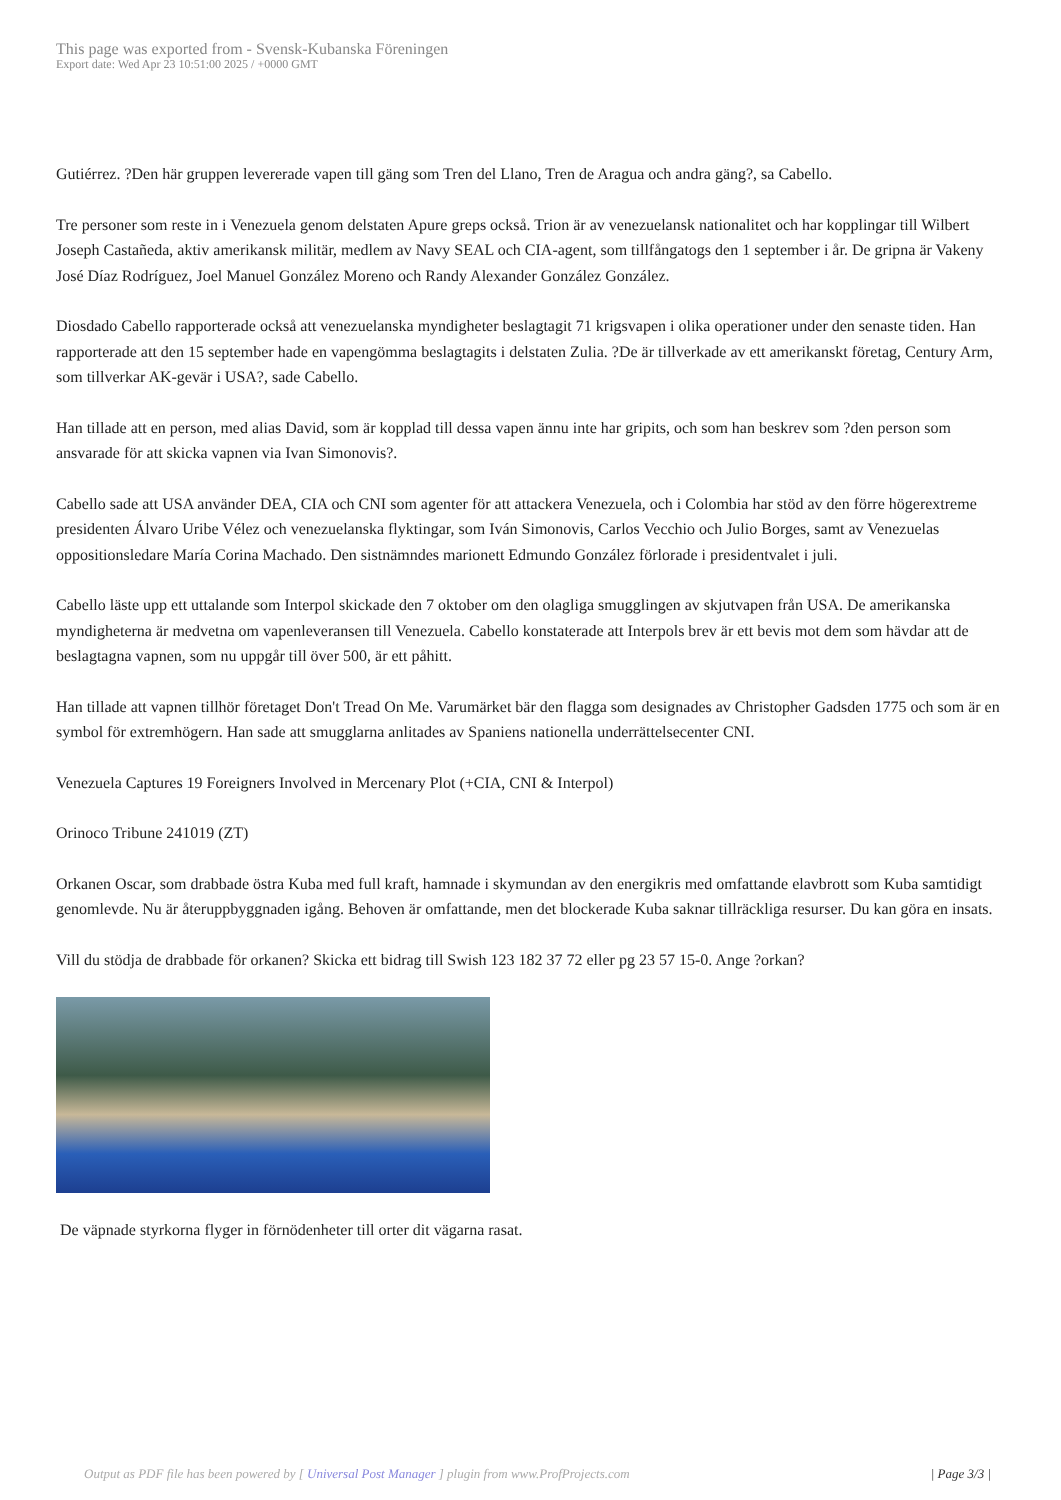This page was exported from - Svensk-Kubanska Föreningen
Export date: Wed Apr 23 10:51:00 2025 / +0000 GMT
Gutiérrez. ?Den här gruppen levererade vapen till gäng som Tren del Llano, Tren de Aragua och andra gäng?, sa Cabello.
Tre personer som reste in i Venezuela genom delstaten Apure greps också. Trion är av venezuelansk nationalitet och har kopplingar till Wilbert Joseph Castañeda, aktiv amerikansk militär, medlem av Navy SEAL och CIA-agent, som tillfångatogs den 1 september i år. De gripna är Vakeny José Díaz Rodríguez, Joel Manuel González Moreno och Randy Alexander González González.
Diosdado Cabello rapporterade också att venezuelanska myndigheter beslagtagit 71 krigsvapen i olika operationer under den senaste tiden. Han rapporterade att den 15 september hade en vapengömma beslagtagits i delstaten Zulia. ?De är tillverkade av ett amerikanskt företag, Century Arm, som tillverkar AK-gevär i USA?, sade Cabello.
Han tillade att en person, med alias David, som är kopplad till dessa vapen ännu inte har gripits, och som han beskrev som ?den person som ansvarade för att skicka vapnen via Ivan Simonovis?.
Cabello sade att USA använder DEA, CIA och CNI som agenter för att attackera Venezuela, och i Colombia har stöd av den förre högerextreme presidenten Álvaro Uribe Vélez och venezuelanska flyktingar, som Iván Simonovis, Carlos Vecchio och Julio Borges, samt av Venezuelas oppositionsledare María Corina Machado. Den sistnämndes marionett Edmundo González förlorade i presidentvalet i juli.
Cabello läste upp ett uttalande som Interpol skickade den 7 oktober om den olagliga smugglingen av skjutvapen från USA. De amerikanska myndigheterna är medvetna om vapenleveransen till Venezuela. Cabello konstaterade att Interpols brev är ett bevis mot dem som hävdar att de beslagtagna vapnen, som nu uppgår till över 500, är ett påhitt.
Han tillade att vapnen tillhör företaget Don't Tread On Me. Varumärket bär den flagga som designades av Christopher Gadsden 1775 och som är en symbol för extremhögern. Han sade att smugglarna anlitades av Spaniens nationella underrättelsecenter CNI.
Venezuela Captures 19 Foreigners Involved in Mercenary Plot (+CIA, CNI & Interpol)
Orinoco Tribune 241019 (ZT)
Orkanen Oscar, som drabbade östra Kuba med full kraft, hamnade i skymundan av den energikris med omfattande elavbrott som Kuba samtidigt genomlevde. Nu är återuppbyggnaden igång. Behoven är omfattande, men det blockerade Kuba saknar tillräckliga resurser. Du kan göra en insats.
Vill du stödja de drabbade för orkanen? Skicka ett bidrag till Swish 123 182 37 72 eller pg 23 57 15-0. Ange ?orkan?
De väpnade styrkorna flyger in förnödenheter till orter dit vägarna rasat.
Output as PDF file has been powered by [ Universal Post Manager ] plugin from www.ProfProjects.com | Page 3/3 |